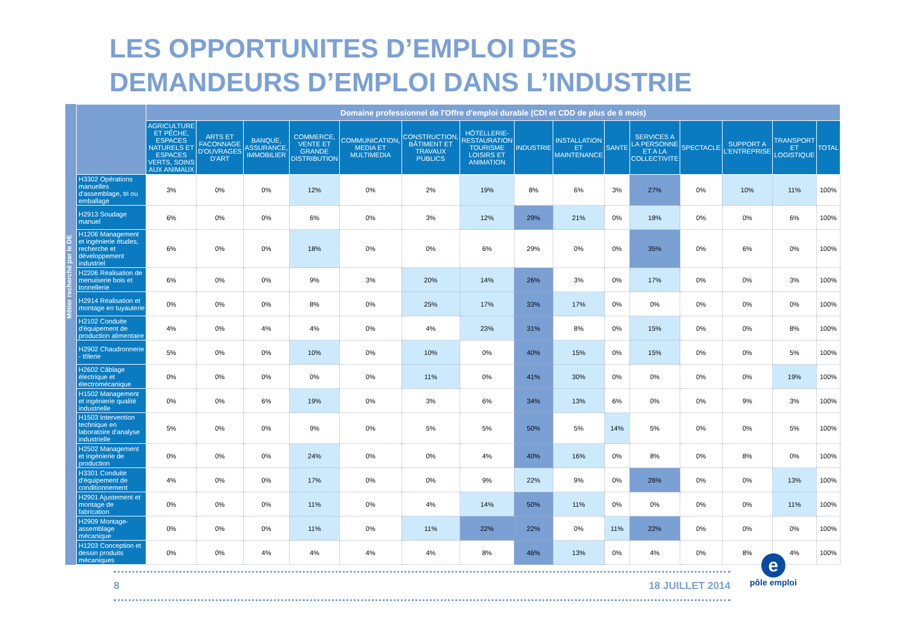LES OPPORTUNITES D’EMPLOI DES
DEMANDEURS D’EMPLOI DANS L’INDUSTRIE
Métier recherché par le DE
| | Domaine professionnel de l'Offre d'emploi durable (CDI et CDD de plus de 6 mois) | | | | | | | | | | | | | | |
| --- | --- | --- | --- | --- | --- | --- | --- | --- | --- | --- | --- | --- | --- | --- | --- |
| | AGRICULTURE ET PÊCHE, ESPACES NATURELS ET ESPACES VERTS, SOINS AUX ANIMAUX | ARTS ET FACONNAGE D'OUVRAGES D'ART | BANQUE, ASSURANCE, IMMOBILIER | COMMERCE, VENTE ET GRANDE DISTRIBUTION | COMMUNICATION, MEDIA ET MULTIMEDIA | CONSTRUCTION, BÂTIMENT ET TRAVAUX PUBLICS | HÔTELLERIE-RESTAURATION TOURISME LOISIRS ET ANIMATION | INDUSTRIE | INSTALLATION ET MAINTENANCE | SANTE | SERVICES A LA PERSONNE ET A LA COLLECTIVITE | SPECTACLE | SUPPORT A L'ENTREPRISE | TRANSPORT ET LOGISTIQUE | TOTAL |
| H3302 Opérations manuelles d'assemblage, tri ou emballage | 3% | 0% | 0% | 12% | 0% | 2% | 19% | 8% | 6% | 3% | 27% | 0% | 10% | 11% | 100% |
| H2913 Soudage manuel | 6% | 0% | 0% | 6% | 0% | 3% | 12% | 29% | 21% | 0% | 18% | 0% | 0% | 6% | 100% |
| H1206 Management et ingénierie études, recherche et développement industriel | 6% | 0% | 0% | 18% | 0% | 0% | 6% | 29% | 0% | 0% | 35% | 0% | 6% | 0% | 100% |
| H2206 Réalisation de menuiserie bois et tonnellerie | 6% | 0% | 0% | 9% | 3% | 20% | 14% | 26% | 3% | 0% | 17% | 0% | 0% | 3% | 100% |
| H2914 Réalisation et montage en tuyauterie | 0% | 0% | 0% | 8% | 0% | 25% | 17% | 33% | 17% | 0% | 0% | 0% | 0% | 0% | 100% |
| H2102 Conduite d'équipement de production alimentaire | 4% | 0% | 4% | 4% | 0% | 4% | 23% | 31% | 8% | 0% | 15% | 0% | 0% | 8% | 100% |
| H2902 Chaudronnerie - tôlerie | 5% | 0% | 0% | 10% | 0% | 10% | 0% | 40% | 15% | 0% | 15% | 0% | 0% | 5% | 100% |
| H2602 Câblage électrique et électromécanique | 0% | 0% | 0% | 0% | 0% | 11% | 0% | 41% | 30% | 0% | 0% | 0% | 0% | 19% | 100% |
| H1502 Management et ingénierie qualité industrielle | 0% | 0% | 6% | 19% | 0% | 3% | 6% | 34% | 13% | 6% | 0% | 0% | 9% | 3% | 100% |
| H1503 Intervention technique en laboratoire d'analyse industrielle | 5% | 0% | 0% | 9% | 0% | 5% | 5% | 50% | 5% | 14% | 5% | 0% | 0% | 5% | 100% |
| H2502 Management et ingénierie de production | 0% | 0% | 0% | 24% | 0% | 0% | 4% | 40% | 16% | 0% | 8% | 0% | 8% | 0% | 100% |
| H3301 Conduite d'équipement de conditionnement | 4% | 0% | 0% | 17% | 0% | 0% | 9% | 22% | 9% | 0% | 26% | 0% | 0% | 13% | 100% |
| H2901 Ajustement et montage de fabrication | 0% | 0% | 0% | 11% | 0% | 4% | 14% | 50% | 11% | 0% | 0% | 0% | 0% | 11% | 100% |
| H2909 Montage-assemblage mécanique | 0% | 0% | 0% | 11% | 0% | 11% | 22% | 22% | 0% | 11% | 22% | 0% | 0% | 0% | 100% |
| H1203 Conception et dessin produits mécaniques | 0% | 0% | 4% | 4% | 4% | 4% | 8% | 46% | 13% | 0% | 4% | 0% | 8% | 4% | 100% |
8 18 JUILLET 2014
e
pôle emploi